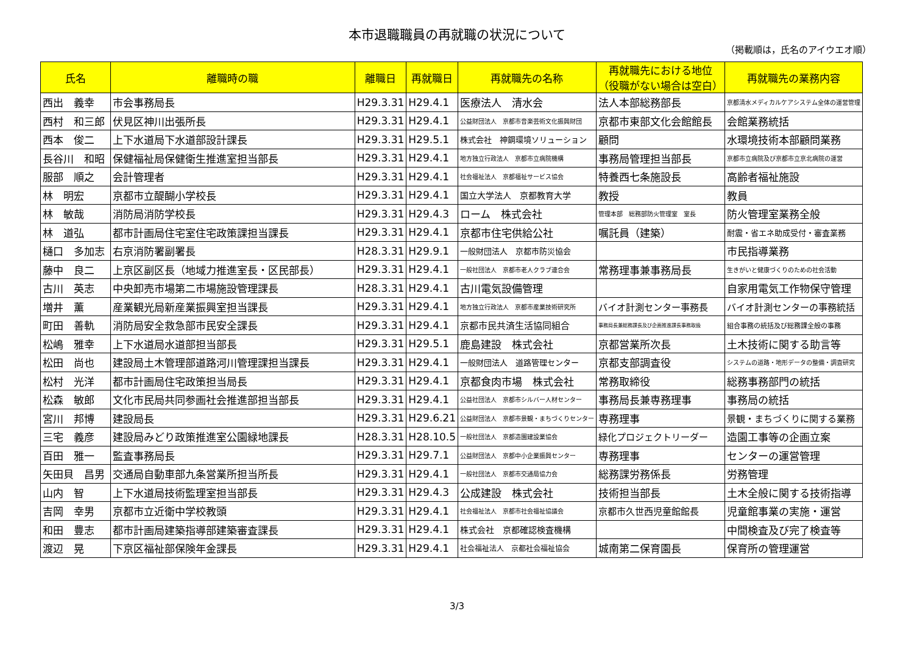本市退職職員の再就職の状況について
（掲載順は，氏名のアイウエオ順）
| 氏名 | 離職時の職 | 離職日 | 再就職日 | 再就職先の名称 | 再就職先における地位 （役職がない場合は空白） | 再就職先の業務内容 |
| --- | --- | --- | --- | --- | --- | --- |
| 西出 義幸 | 市会事務局長 | H29.3.31 | H29.4.1 | 医療法人 清水会 | 法人本部総務部長 | 京都清水メディカルケアシステム全体の運営管理 |
| 西村 和三郎 | 伏見区神川出張所長 | H29.3.31 | H29.4.1 | 公益財団法人 京都市音楽芸術文化振興財団 | 京都市東部文化会館館長 | 会館業務統括 |
| 西本 俊二 | 上下水道局下水道部設計課長 | H29.3.31 | H29.5.1 | 株式会社 神鋼環境ソリューション | 顧問 | 水環境技術本部顧問業務 |
| 長谷川 和昭 | 保健福祉局保健衛生推進室担当部長 | H29.3.31 | H29.4.1 | 地方独立行政法人 京都市立病院機構 | 事務局管理担当部長 | 京都市立病院及び京都市立京北病院の運営 |
| 服部 順之 | 会計管理者 | H29.3.31 | H29.4.1 | 社会福祉法人 京都福祉サービス協会 | 特養西七条施設長 | 高齢者福祉施設 |
| 林 明宏 | 京都市立醍醐小学校長 | H29.3.31 | H29.4.1 | 国立大学法人 京都教育大学 | 教授 | 教員 |
| 林 敏哉 | 消防局消防学校長 | H29.3.31 | H29.4.3 | ローム 株式会社 | 管理本部 総務部防火管理室 室長 | 防火管理室業務全般 |
| 林 道弘 | 都市計画局住宅室住宅政策課担当課長 | H29.3.31 | H29.4.1 | 京都市住宅供給公社 | 嘱託員（建築） | 耐震・省エネ助成受付・審査業務 |
| 樋口 多加志 | 右京消防署副署長 | H28.3.31 | H29.9.1 | 一般財団法人 京都市防災協会 | | 市民指導業務 |
| 藤中 良二 | 上京区副区長（地域力推進室長・区民部長） | H29.3.31 | H29.4.1 | 一般社団法人 京都市老人クラブ連合会 | 常務理事兼事務局長 | 生きがいと健康づくりのための社会活動 |
| 古川 英志 | 中央卸売市場第二市場施設管理課長 | H28.3.31 | H29.4.1 | 古川電気設備管理 | | 自家用電気工作物保守管理 |
| 増井 薫 | 産業観光局新産業振興室担当課長 | H29.3.31 | H29.4.1 | 地方独立行政法人 京都市産業技術研究所 | バイオ計測センター事務長 | バイオ計測センターの事務統括 |
| 町田 善軌 | 消防局安全救急部市民安全課長 | H29.3.31 | H29.4.1 | 京都市民共済生活協同組合 | 事務局長兼総務課長及び企画推進課長事務取扱 | 組合事務の統括及び総務課全般の事務 |
| 松嶋 雅幸 | 上下水道局水道部担当部長 | H29.3.31 | H29.5.1 | 鹿島建設 株式会社 | 京都営業所次長 | 土木技術に関する助言等 |
| 松田 尚也 | 建設局土木管理部道路河川管理課担当課長 | H29.3.31 | H29.4.1 | 一般財団法人 道路管理センター | 京都支部調査役 | システムの道路・地形データの整備・調査研究 |
| 松村 光洋 | 都市計画局住宅政策担当局長 | H29.3.31 | H29.4.1 | 京都食肉市場 株式会社 | 常務取締役 | 総務事務部門の統括 |
| 松森 敏郎 | 文化市民局共同参画社会推進部担当部長 | H29.3.31 | H29.4.1 | 公益社団法人 京都市シルバー人材センター | 事務局長兼専務理事 | 事務局の統括 |
| 宮川 邦博 | 建設局長 | H29.3.31 | H29.6.21 | 公益財団法人 京都市景観・まちづくりセンター | 専務理事 | 景観・まちづくりに関する業務 |
| 三宅 義彦 | 建設局みどり政策推進室公園緑地課長 | H28.3.31 | H28.10.5 | 一般社団法人 京都造園建設業協会 | 緑化プロジェクトリーダー | 造園工事等の企画立案 |
| 百田 雅一 | 監査事務局長 | H29.3.31 | H29.7.1 | 公益財団法人 京都中小企業振興センター | 専務理事 | センターの運営管理 |
| 矢田貝 昌男 | 交通局自動車部九条営業所担当所長 | H29.3.31 | H29.4.1 | 一般社団法人 京都市交通局協力会 | 総務課労務係長 | 労務管理 |
| 山内 智 | 上下水道局技術監理室担当部長 | H29.3.31 | H29.4.3 | 公成建設 株式会社 | 技術担当部長 | 土木全般に関する技術指導 |
| 吉岡 幸男 | 京都市立近衛中学校教頭 | H29.3.31 | H29.4.1 | 社会福祉法人 京都市社会福祉協議会 | 京都市久世西児童館館長 | 児童館事業の実施・運営 |
| 和田 豊志 | 都市計画局建築指導部建築審査課長 | H29.3.31 | H29.4.1 | 株式会社 京都確認検査機構 | | 中間検査及び完了検査等 |
| 渡辺 晃 | 下京区福祉部保険年金課長 | H29.3.31 | H29.4.1 | 社会福祉法人 京都社会福祉協会 | 城南第二保育園長 | 保育所の管理運営 |
3/3